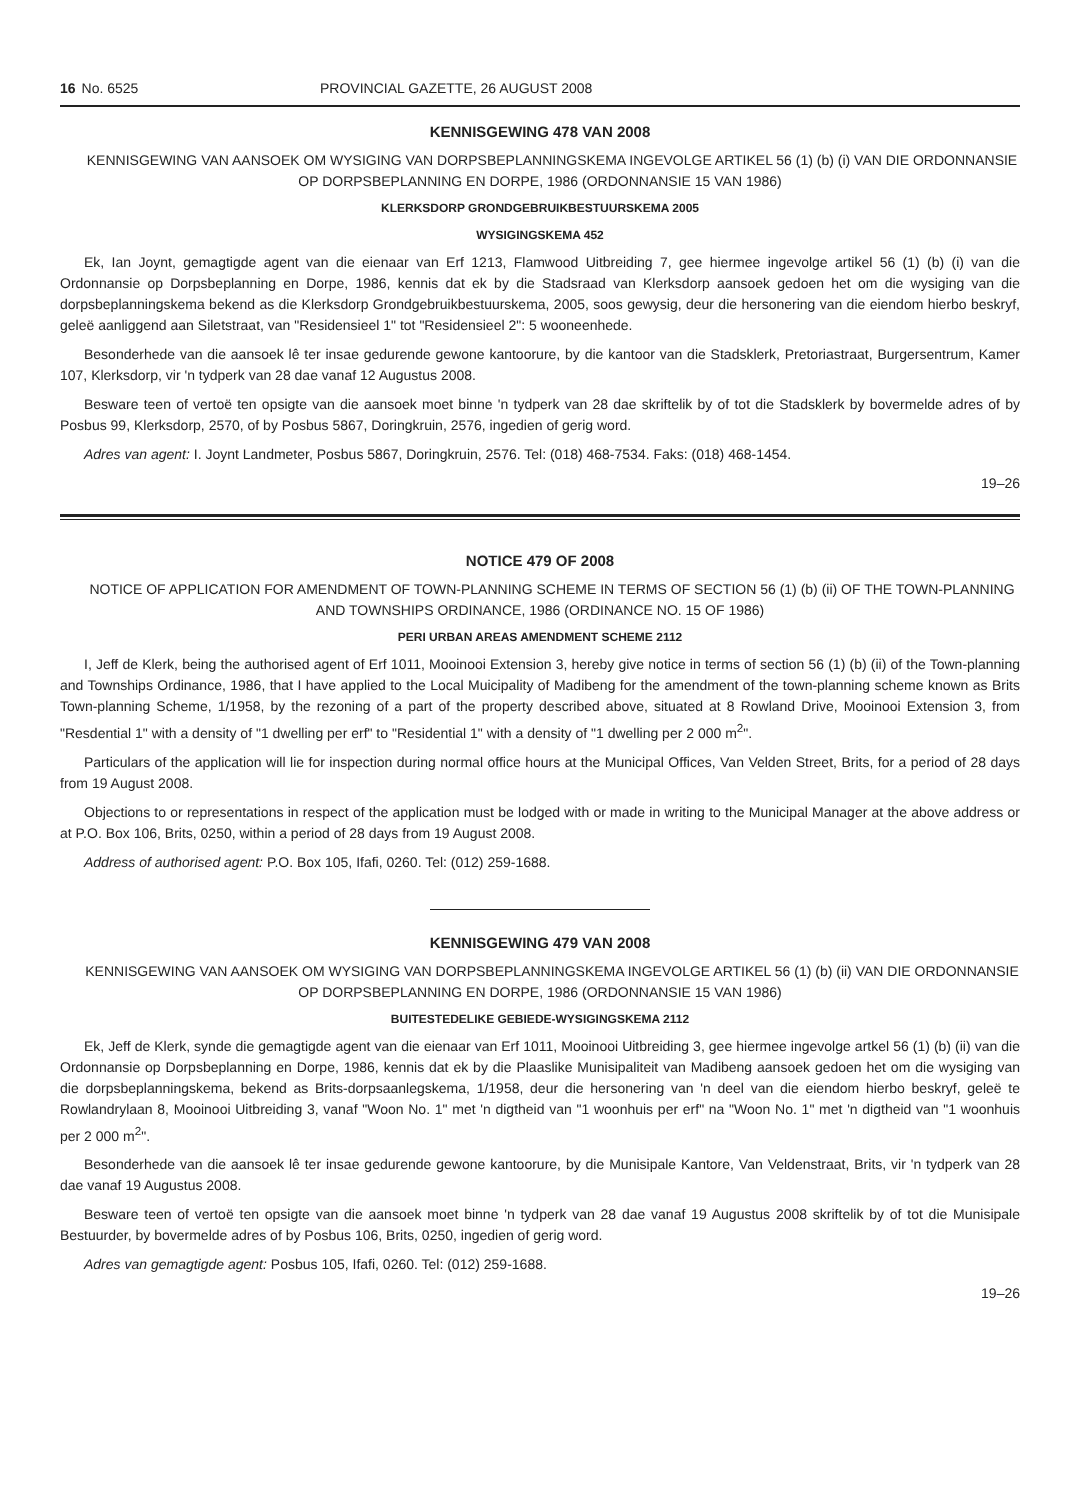16 No. 6525 PROVINCIAL GAZETTE, 26 AUGUST 2008
KENNISGEWING 478 VAN 2008
KENNISGEWING VAN AANSOEK OM WYSIGING VAN DORPSBEPLANNINGSKEMA INGEVOLGE ARTIKEL 56 (1) (b) (i) VAN DIE ORDONNANSIE OP DORPSBEPLANNING EN DORPE, 1986 (ORDONNANSIE 15 VAN 1986)
KLERKSDORP GRONDGEBRUIKBESTUURSKEMA 2005
WYSIGINGSKEMA 452
Ek, Ian Joynt, gemagtigde agent van die eienaar van Erf 1213, Flamwood Uitbreiding 7, gee hiermee ingevolge artikel 56 (1) (b) (i) van die Ordonnansie op Dorpsbeplanning en Dorpe, 1986, kennis dat ek by die Stadsraad van Klerksdorp aansoek gedoen het om die wysiging van die dorpsbeplanningskema bekend as die Klerksdorp Grondgebruikbestuurskema, 2005, soos gewysig, deur die hersonering van die eiendom hierbo beskryf, geleë aanliggend aan Siletstraat, van "Residensieel 1" tot "Residensieel 2": 5 wooneenhede.
Besonderhede van die aansoek lê ter insae gedurende gewone kantoorure, by die kantoor van die Stadsklerk, Pretoriastraat, Burgersentrum, Kamer 107, Klerksdorp, vir 'n tydperk van 28 dae vanaf 12 Augustus 2008.
Besware teen of vertoë ten opsigte van die aansoek moet binne 'n tydperk van 28 dae skriftelik by of tot die Stadsklerk by bovermelde adres of by Posbus 99, Klerksdorp, 2570, of by Posbus 5867, Doringkruin, 2576, ingedien of gerig word.
Adres van agent: I. Joynt Landmeter, Posbus 5867, Doringkruin, 2576. Tel: (018) 468-7534. Faks: (018) 468-1454.
19–26
NOTICE 479 OF 2008
NOTICE OF APPLICATION FOR AMENDMENT OF TOWN-PLANNING SCHEME IN TERMS OF SECTION 56 (1) (b) (ii) OF THE TOWN-PLANNING AND TOWNSHIPS ORDINANCE, 1986 (ORDINANCE NO. 15 OF 1986)
PERI URBAN AREAS AMENDMENT SCHEME 2112
I, Jeff de Klerk, being the authorised agent of Erf 1011, Mooinooi Extension 3, hereby give notice in terms of section 56 (1) (b) (ii) of the Town-planning and Townships Ordinance, 1986, that I have applied to the Local Muicipality of Madibeng for the amendment of the town-planning scheme known as Brits Town-planning Scheme, 1/1958, by the rezoning of a part of the property described above, situated at 8 Rowland Drive, Mooinooi Extension 3, from "Resdential 1" with a density of "1 dwelling per erf" to "Residential 1" with a density of "1 dwelling per 2 000 m<sup>2</sup>".
Particulars of the application will lie for inspection during normal office hours at the Municipal Offices, Van Velden Street, Brits, for a period of 28 days from 19 August 2008.
Objections to or representations in respect of the application must be lodged with or made in writing to the Municipal Manager at the above address or at P.O. Box 106, Brits, 0250, within a period of 28 days from 19 August 2008.
Address of authorised agent: P.O. Box 105, Ifafi, 0260. Tel: (012) 259-1688.
KENNISGEWING 479 VAN 2008
KENNISGEWING VAN AANSOEK OM WYSIGING VAN DORPSBEPLANNINGSKEMA INGEVOLGE ARTIKEL 56 (1) (b) (ii) VAN DIE ORDONNANSIE OP DORPSBEPLANNING EN DORPE, 1986 (ORDONNANSIE 15 VAN 1986)
BUITESTEDELIKE GEBIEDE-WYSIGINGSKEMA 2112
Ek, Jeff de Klerk, synde die gemagtigde agent van die eienaar van Erf 1011, Mooinooi Uitbreiding 3, gee hiermee ingevolge artkel 56 (1) (b) (ii) van die Ordonnansie op Dorpsbeplanning en Dorpe, 1986, kennis dat ek by die Plaaslike Munisipaliteit van Madibeng aansoek gedoen het om die wysiging van die dorpsbeplanningskema, bekend as Brits-dorpsaanlegskema, 1/1958, deur die hersonering van 'n deel van die eiendom hierbo beskryf, geleë te Rowlandrylaan 8, Mooinooi Uitbreiding 3, vanaf "Woon No. 1" met 'n digtheid van "1 woonhuis per erf" na "Woon No. 1" met 'n digtheid van "1 woonhuis per 2 000 m<sup>2</sup>".
Besonderhede van die aansoek lê ter insae gedurende gewone kantoorure, by die Munisipale Kantore, Van Veldenstraat, Brits, vir 'n tydperk van 28 dae vanaf 19 Augustus 2008.
Besware teen of vertoë ten opsigte van die aansoek moet binne 'n tydperk van 28 dae vanaf 19 Augustus 2008 skriftelik by of tot die Munisipale Bestuurder, by bovermelde adres of by Posbus 106, Brits, 0250, ingedien of gerig word.
Adres van gemagtigde agent: Posbus 105, Ifafi, 0260. Tel: (012) 259-1688.
19–26